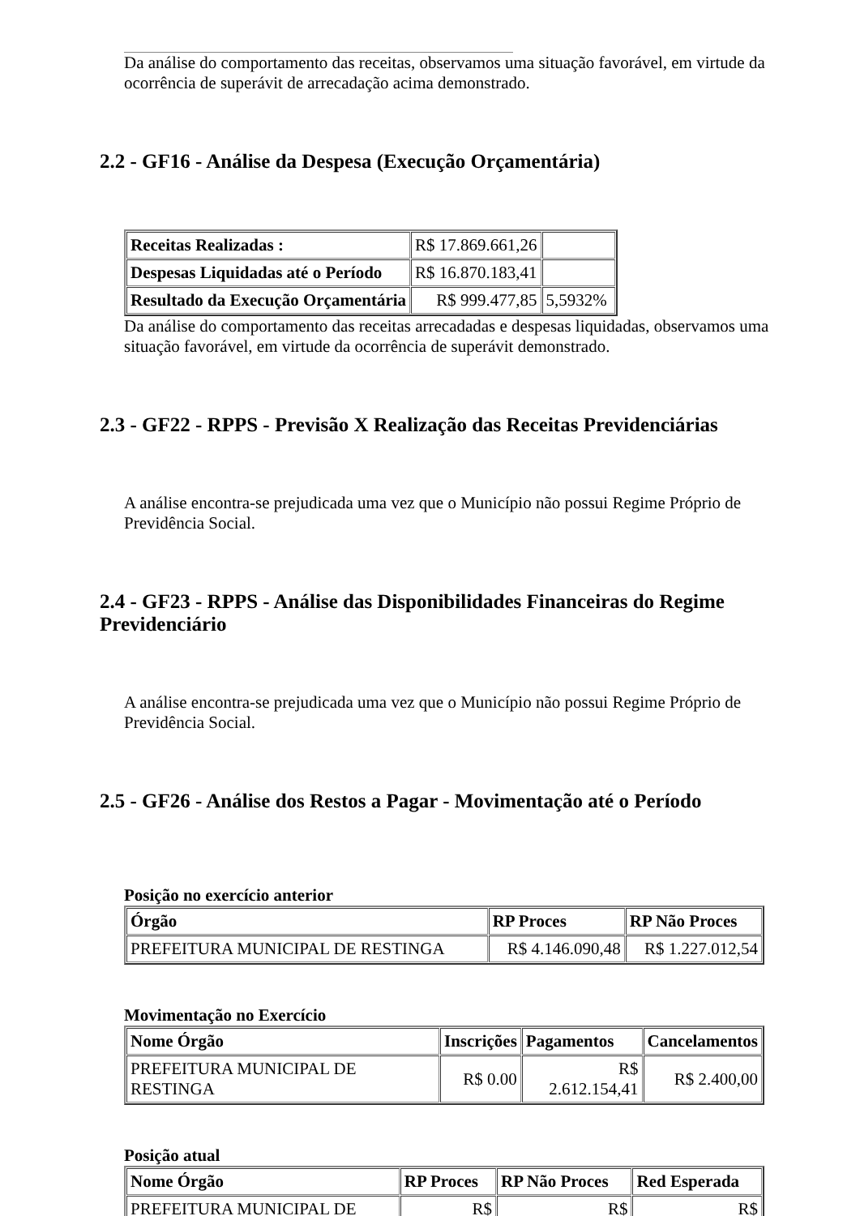Da análise do comportamento das receitas, observamos uma situação favorável, em virtude da ocorrência de superávit de arrecadação acima demonstrado.
2.2 - GF16 - Análise da Despesa (Execução Orçamentária)
| Receitas Realizadas : | R$ 17.869.661,26 | |
| Despesas Liquidadas até o Período | R$ 16.870.183,41 | |
| Resultado da Execução Orçamentária | R$ 999.477,85 | 5,5932% |
Da análise do comportamento das receitas arrecadadas e despesas liquidadas, observamos uma situação favorável, em virtude da ocorrência de superávit demonstrado.
2.3 - GF22 - RPPS - Previsão X Realização das Receitas Previdenciárias
A análise encontra-se prejudicada uma vez que o Município não possui Regime Próprio de Previdência Social.
2.4 - GF23 - RPPS - Análise das Disponibilidades Financeiras do Regime Previdenciário
A análise encontra-se prejudicada uma vez que o Município não possui Regime Próprio de Previdência Social.
2.5 - GF26 - Análise dos Restos a Pagar - Movimentação até o Período
Posição no exercício anterior
| Órgão | RP Proces | RP Não Proces |
| --- | --- | --- |
| PREFEITURA MUNICIPAL DE RESTINGA | R$ 4.146.090,48 | R$ 1.227.012,54 |
Movimentação no Exercício
| Nome Órgão | Inscrições | Pagamentos | Cancelamentos |
| --- | --- | --- | --- |
| PREFEITURA MUNICIPAL DE RESTINGA | R$ 0.00 | R$ 2.612.154,41 | R$ 2.400,00 |
Posição atual
| Nome Órgão | RP Proces | RP Não Proces | Red Esperada |
| --- | --- | --- | --- |
| PREFEITURA MUNICIPAL DE | R$ | R$ | R$ |